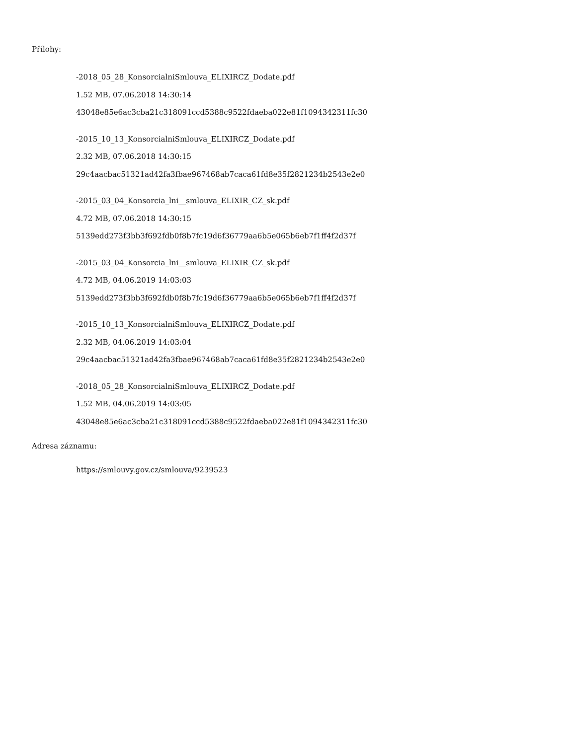Přílohy:
-2018_05_28_KonsorcialniSmlouva_ELIXIRCZ_Dodate.pdf
1.52 MB, 07.06.2018 14:30:14
43048e85e6ac3cba21c318091ccd5388c9522fdaeba022e81f1094342311fc30
-2015_10_13_KonsorcialniSmlouva_ELIXIRCZ_Dodate.pdf
2.32 MB, 07.06.2018 14:30:15
29c4aacbac51321ad42fa3fbae967468ab7caca61fd8e35f2821234b2543e2e0
-2015_03_04_Konsorcia_lni__smlouva_ELIXIR_CZ_sk.pdf
4.72 MB, 07.06.2018 14:30:15
5139edd273f3bb3f692fdb0f8b7fc19d6f36779aa6b5e065b6eb7f1ff4f2d37f
-2015_03_04_Konsorcia_lni__smlouva_ELIXIR_CZ_sk.pdf
4.72 MB, 04.06.2019 14:03:03
5139edd273f3bb3f692fdb0f8b7fc19d6f36779aa6b5e065b6eb7f1ff4f2d37f
-2015_10_13_KonsorcialniSmlouva_ELIXIRCZ_Dodate.pdf
2.32 MB, 04.06.2019 14:03:04
29c4aacbac51321ad42fa3fbae967468ab7caca61fd8e35f2821234b2543e2e0
-2018_05_28_KonsorcialniSmlouva_ELIXIRCZ_Dodate.pdf
1.52 MB, 04.06.2019 14:03:05
43048e85e6ac3cba21c318091ccd5388c9522fdaeba022e81f1094342311fc30
Adresa záznamu:
https://smlouvy.gov.cz/smlouva/9239523